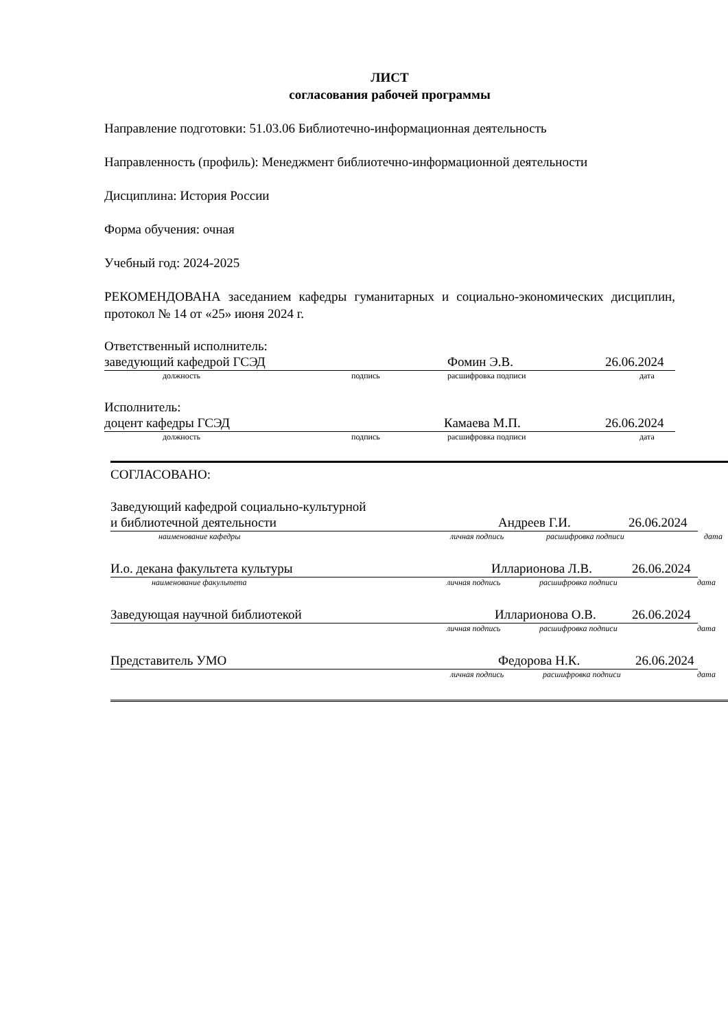ЛИСТ
согласования рабочей программы
Направление подготовки: 51.03.06 Библиотечно-информационная деятельность
Направленность (профиль): Менеджмент библиотечно-информационной деятельности
Дисциплина: История России
Форма обучения: очная
Учебный год: 2024-2025
РЕКОМЕНДОВАНА заседанием кафедры гуманитарных и социально-экономических дисциплин, протокол № 14 от «25» июня 2024 г.
Ответственный исполнитель:
заведующий кафедрой ГСЭД Фомин Э.В. 26.06.2024
должность подпись расшифровка подписи дата
Исполнитель:
доцент кафедры ГСЭД Камаева М.П. 26.06.2024
должность подпись расшифровка подписи дата
СОГЛАСОВАНО:
Заведующий кафедрой социально-культурной
и библиотечной деятельности Андреев Г.И. 26.06.2024
наименование кафедры личная подпись расшифровка подписи дата
И.о. декана факультета культуры Илларионова Л.В. 26.06.2024
наименование факультета личная подпись расшифровка подписи дата
Заведующая научной библиотекой Илларионова О.В. 26.06.2024
личная подпись расшифровка подписи дата
Представитель УМО Федорова Н.К. 26.06.2024
личная подпись расшифровка подписи дата